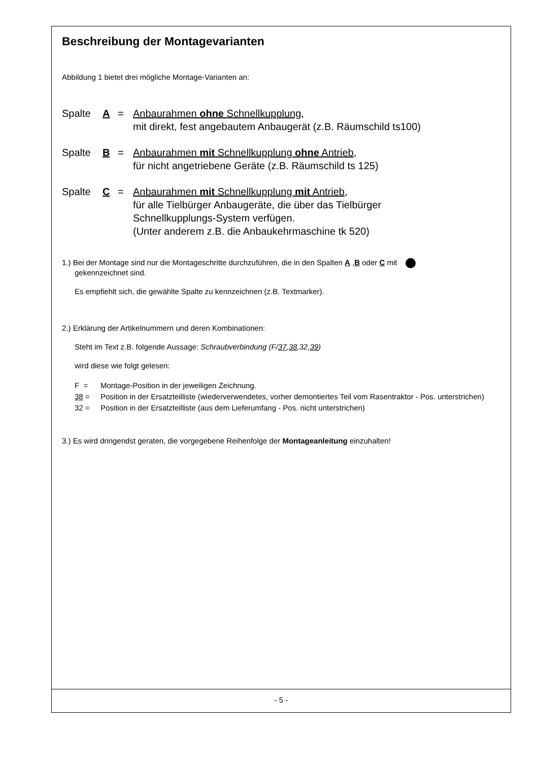Beschreibung der Montagevarianten
Abbildung 1 bietet drei mögliche Montage-Varianten an:
Spalte A = Anbaurahmen ohne Schnellkupplung,
mit direkt, fest angebautem Anbaugerät (z.B. Räumschild ts100)
Spalte B = Anbaurahmen mit Schnellkupplung ohne Antrieb,
für nicht angetriebene Geräte (z.B. Räumschild ts 125)
Spalte C = Anbaurahmen mit Schnellkupplung mit Antrieb,
für alle Tielbürger Anbaugeräte, die über das Tielbürger
Schnellkupplungs-System verfügen.
(Unter anderem z.B. die Anbaukehrmaschine tk 520)
1.) Bei der Montage sind nur die Montageschritte durchzuführen, die in den Spalten A ,B oder C mit
gekennzeichnet sind.
Es empfiehlt sich, die gewählte Spalte zu kennzeichnen (z.B. Textmarker).
2.) Erklärung der Artikelnummern und deren Kombinationen:
Steht im Text z.B. folgende Aussage: Schraubverbindung (F/37,38,32,39)
wird diese wie folgt gelesen:
F = Montage-Position in der jeweiligen Zeichnung.
38 = Position in der Ersatzteilliste (wiederverwendetes, vorher demontiertes Teil vom Rasentraktor - Pos. unterstrichen)
32 = Position in der Ersatzteilliste (aus dem Lieferumfang - Pos. nicht unterstrichen)
3.) Es wird dringendst geraten, die vorgegebene Reihenfolge der Montageanleitung einzuhalten!
- 5 -